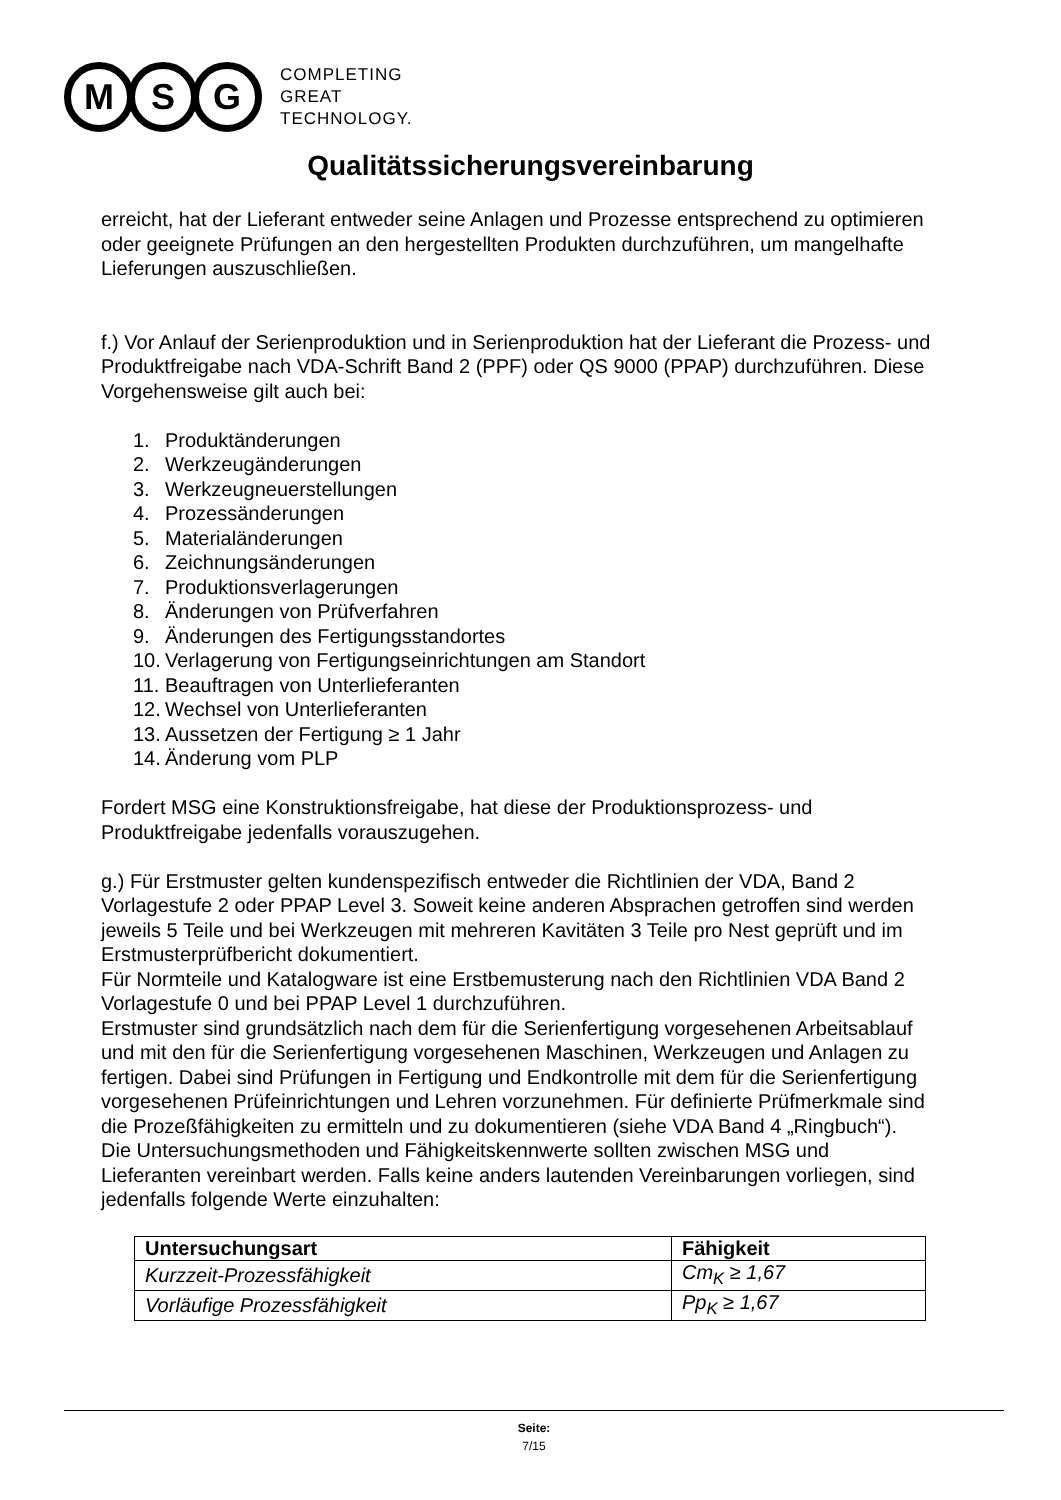M S G
COMPLETING
GREAT
TECHNOLOGY.
Qualitätssicherungsvereinbarung
erreicht, hat der Lieferant entweder seine Anlagen und Prozesse entsprechend zu optimieren oder geeignete Prüfungen an den hergestellten Produkten durchzuführen, um mangelhafte Lieferungen auszuschließen.
f.) Vor Anlauf der Serienproduktion und in Serienproduktion hat der Lieferant die Prozess- und Produktfreigabe nach VDA-Schrift Band 2 (PPF) oder QS 9000 (PPAP) durchzuführen. Diese Vorgehensweise gilt auch bei:
1. Produktänderungen
2. Werkzeugänderungen
3. Werkzeugneuerstellungen
4. Prozessänderungen
5. Materialänderungen
6. Zeichnungsänderungen
7. Produktionsverlagerungen
8. Änderungen von Prüfverfahren
9. Änderungen des Fertigungsstandortes
10. Verlagerung von Fertigungseinrichtungen am Standort
11. Beauftragen von Unterlieferanten
12. Wechsel von Unterlieferanten
13. Aussetzen der Fertigung ≥ 1 Jahr
14. Änderung vom PLP
Fordert MSG eine Konstruktionsfreigabe, hat diese der Produktionsprozess- und Produktfreigabe jedenfalls vorauszugehen.
g.) Für Erstmuster gelten kundenspezifisch entweder die Richtlinien der VDA, Band 2 Vorlagestufe 2 oder PPAP Level 3. Soweit keine anderen Absprachen getroffen sind werden jeweils 5 Teile und bei Werkzeugen mit mehreren Kavitäten 3 Teile pro Nest geprüft und im Erstmusterprüfbericht dokumentiert.
Für Normteile und Katalogware ist eine Erstbemusterung nach den Richtlinien VDA Band 2 Vorlagestufe 0 und bei PPAP Level 1 durchzuführen.
Erstmuster sind grundsätzlich nach dem für die Serienfertigung vorgesehenen Arbeitsablauf und mit den für die Serienfertigung vorgesehenen Maschinen, Werkzeugen und Anlagen zu fertigen. Dabei sind Prüfungen in Fertigung und Endkontrolle mit dem für die Serienfertigung vorgesehenen Prüfeinrichtungen und Lehren vorzunehmen. Für definierte Prüfmerkmale sind die Prozeßfähigkeiten zu ermitteln und zu dokumentieren (siehe VDA Band 4 „Ringbuch“). Die Untersuchungsmethoden und Fähigkeitskennwerte sollten zwischen MSG und Lieferanten vereinbart werden. Falls keine anders lautenden Vereinbarungen vorliegen, sind jedenfalls folgende Werte einzuhalten:
| Untersuchungsart | Fähigkeit |
| --- | --- |
| Kurzzeit-Prozessfähigkeit | Cm<sub>K</sub> ≥ 1,67 |
| Vorläufige Prozessfähigkeit | Pp<sub>K</sub> ≥ 1,67 |
Seite:
7/15